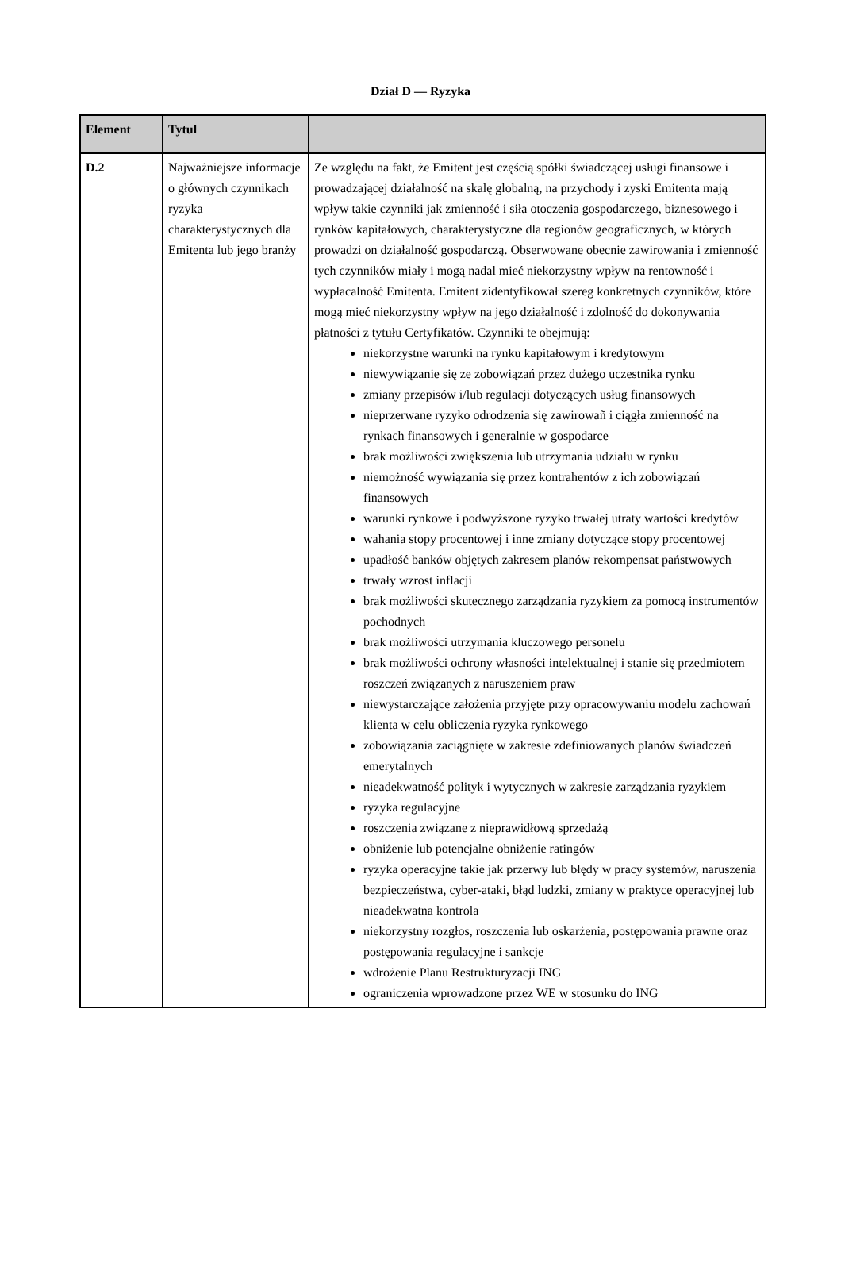Dział D — Ryzyka
| Element | Tytul | |
| --- | --- | --- |
| D.2 | Najważniejsze informacje o głównych czynnikach ryzyka charakterystycznych dla Emitenta lub jego branży | Ze względu na fakt, że Emitent jest częścią spółki świadczącej usługi finansowe i prowadzającej działalność na skalę globalną, na przychody i zyski Emitenta mają wpływ takie czynniki jak zmienność i siła otoczenia gospodarczego, biznesowego i rynków kapitałowych, charakterystyczne dla regionów geograficznych, w których prowadzi on działalność gospodarczą. Obserwowane obecnie zawirowania i zmienność tych czynników miały i mogą nadal mieć niekorzystny wpływ na rentowność i wypłacalność Emitenta. Emitent zidentyfikował szereg konkretnych czynników, które mogą mieć niekorzystny wpływ na jego działalność i zdolność do dokonywania płatności z tytułu Certyfikatów. Czynniki te obejmują: niekorzystne warunki na rynku kapitałowym i kredytowym niewywiązanie się ze zobowiązań przez dużego uczestnika rynku zmiany przepisów i/lub regulacji dotyczących usług finansowych nieprzerwane ryzyko odrodzenia się zawirowañ i ciągła zmienność na rynkach finansowych i generalnie w gospodarce brak możliwości zwiększenia lub utrzymania udziału w rynku niemożność wywiązania się przez kontrahentów z ich zobowiązań finansowych warunki rynkowe i podwyższone ryzyko trwałej utraty wartości kredytów wahania stopy procentowej i inne zmiany dotyczące stopy procentowej upadłość banków objętych zakresem planów rekompensat państwowych trwały wzrost inflacji brak możliwości skutecznego zarządzania ryzykiem za pomocą instrumentów pochodnych brak możliwości utrzymania kluczowego personelu brak możliwości ochrony własności intelektualnej i stanie się przedmiotem roszczeń związanych z naruszeniem praw niewystarczające założenia przyjęte przy opracowywaniu modelu zachowań klienta w celu obliczenia ryzyka rynkowego zobowiązania zaciągnięte w zakresie zdefiniowanych planów świadczeń emerytalnych nieadekwatność polityk i wytycznych w zakresie zarządzania ryzykiem ryzyka regulacyjne roszczenia związane z nieprawidłową sprzedażą obniżenie lub potencjalne obniżenie ratingów ryzyka operacyjne takie jak przerwy lub błędy w pracy systemów, naruszenia bezpieczeństwa, cyber-ataki, błąd ludzki, zmiany w praktyce operacyjnej lub nieadekwatna kontrola niekorzystny rozgłos, roszczenia lub oskarżenia, postępowania prawne oraz postępowania regulacyjne i sankcje wdrożenie Planu Restrukturyzacji ING ograniczenia wprowadzone przez WE w stosunku do ING |